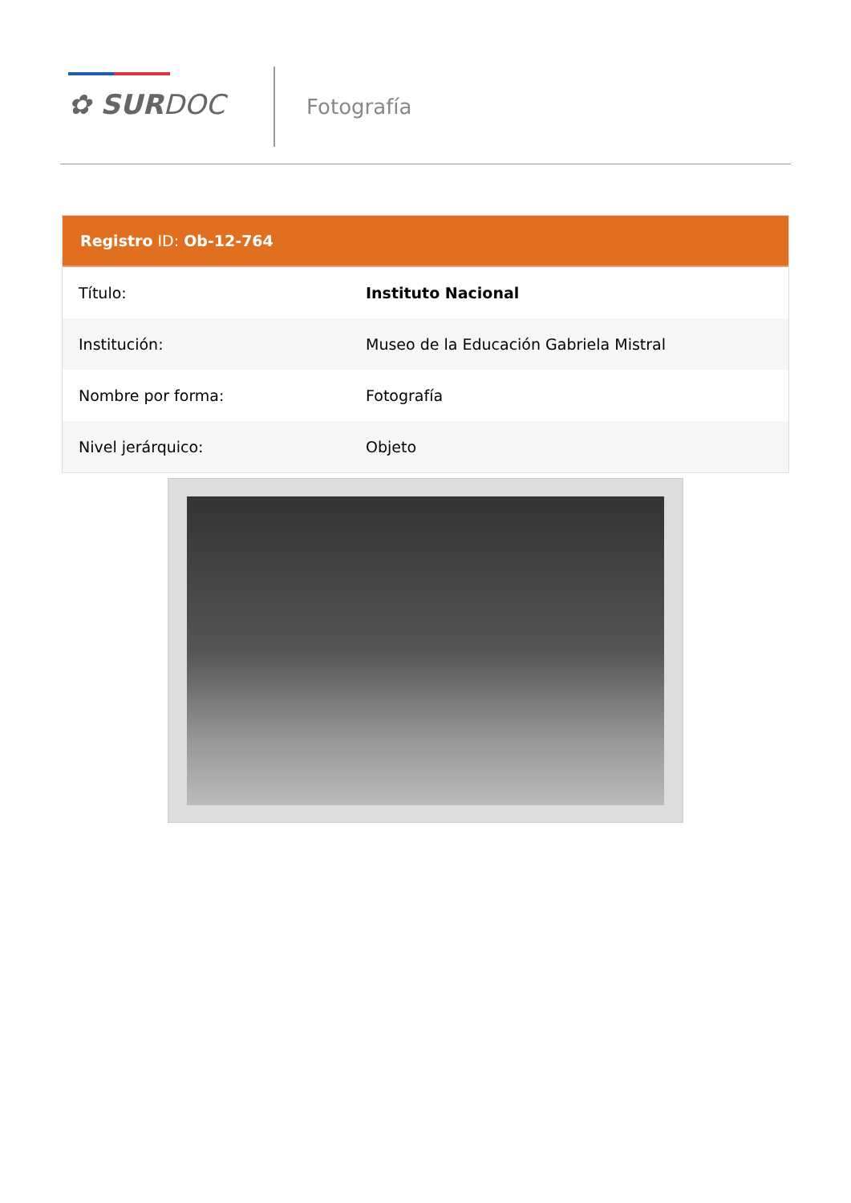✿ SURDOC Fotografía
Registro ID: Ob-12-764
| Título: | Instituto Nacional |
| Institución: | Museo de la Educación Gabriela Mistral |
| Nombre por forma: | Fotografía |
| Nivel jerárquico: | Objeto |